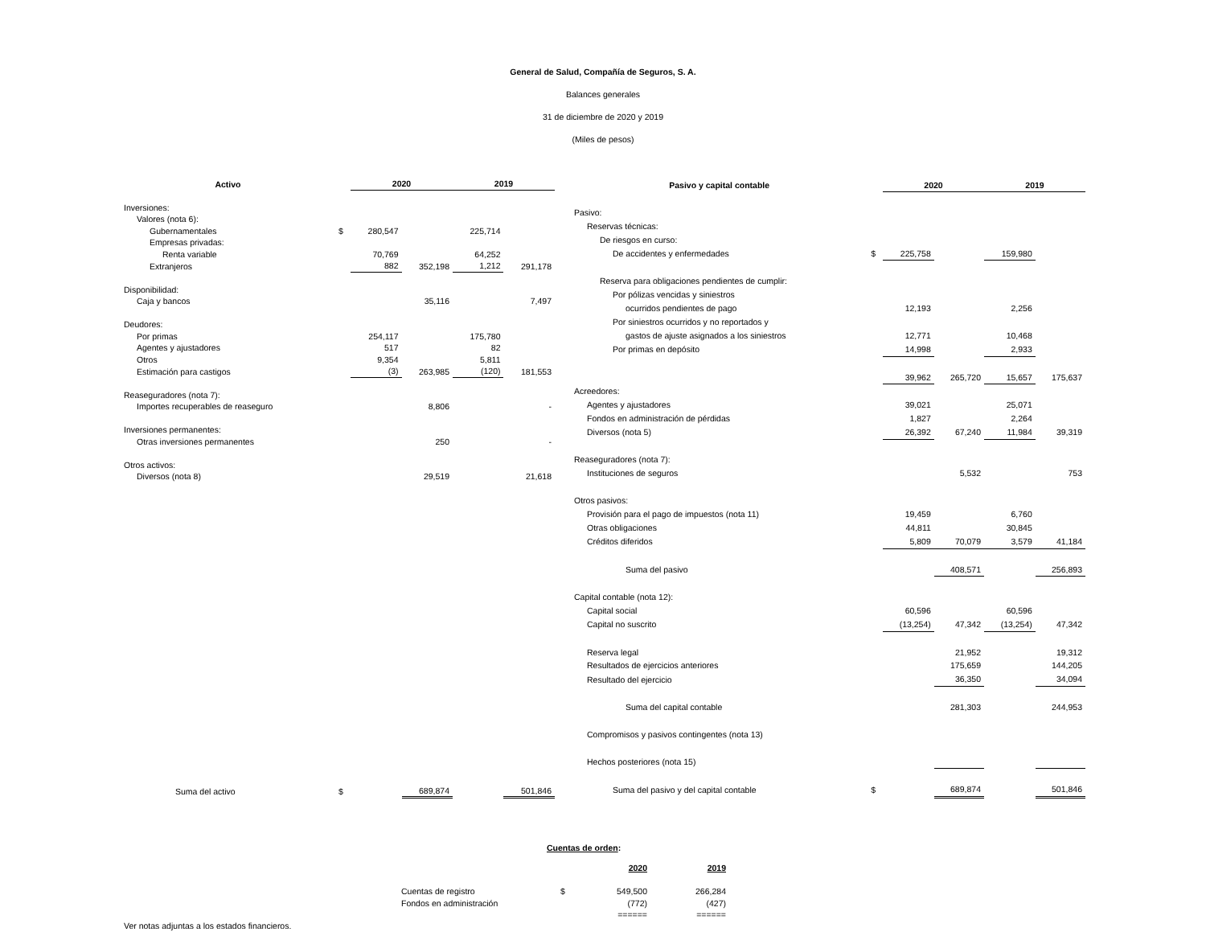General de Salud, Compañía de Seguros, S. A.
Balances generales
31 de diciembre de 2020 y 2019
(Miles de pesos)
| Activo | | 2020 | | 2019 | |
| --- | --- | --- | --- | --- | --- |
| Inversiones: | | | | | |
| Valores (nota 6): | | | | | |
| Gubernamentales | $ | 280,547 | | 225,714 | |
| Empresas privadas: | | | | | |
| Renta variable | | 70,769 | | 64,252 | |
| Extranjeros | | 882 | 352,198 | 1,212 | 291,178 |
| Disponibilidad: | | | | | |
| Caja y bancos | | | 35,116 | | 7,497 |
| Deudores: | | | | | |
| Por primas | | 254,117 | | 175,780 | |
| Agentes y ajustadores | | 517 | | 82 | |
| Otros | | 9,354 | | 5,811 | |
| Estimación para castigos | | (3) | 263,985 | (120) | 181,553 |
| Reaseguradores (nota 7): | | | | | |
| Importes recuperables de reaseguro | | | 8,806 | | - |
| Inversiones permanentes: | | | | | |
| Otras inversiones permanentes | | | 250 | | - |
| Otros activos: | | | | | |
| Diversos (nota 8) | | | 29,519 | | 21,618 |
| Suma del activo | $ | | 689,874 | | 501,846 |
| Pasivo y capital contable | | 2020 | | 2019 | |
| --- | --- | --- | --- | --- | --- |
| Pasivo: | | | | | |
| Reservas técnicas: | | | | | |
| De riesgos en curso: | | | | | |
| De accidentes y enfermedades | $ | 225,758 | | 159,980 | |
| Reserva para obligaciones pendientes de cumplir: | | | | | |
| Por pólizas vencidas y siniestros | | | | | |
| ocurridos pendientes de pago | | 12,193 | | 2,256 | |
| Por siniestros ocurridos y no reportados y | | | | | |
| gastos de ajuste asignados a los siniestros | | 12,771 | | 10,468 | |
| Por primas en depósito | | 14,998 | | 2,933 | |
| | | 39,962 | 265,720 | 15,657 | 175,637 |
| Acreedores: | | | | | |
| Agentes y ajustadores | | 39,021 | | 25,071 | |
| Fondos en administración de pérdidas | | 1,827 | | 2,264 | |
| Diversos (nota 5) | | 26,392 | 67,240 | 11,984 | 39,319 |
| Reaseguradores (nota 7): | | | | | |
| Instituciones de seguros | | | 5,532 | | 753 |
| Otros pasivos: | | | | | |
| Provisión para el pago de impuestos (nota 11) | | 19,459 | | 6,760 | |
| Otras obligaciones | | 44,811 | | 30,845 | |
| Créditos diferidos | | 5,809 | 70,079 | 3,579 | 41,184 |
| Suma del pasivo | | | 408,571 | | 256,893 |
| Capital contable (nota 12): | | | | | |
| Capital social | | 60,596 | | 60,596 | |
| Capital no suscrito | | (13,254) | 47,342 | (13,254) | 47,342 |
| Reserva legal | | | 21,952 | | 19,312 |
| Resultados de ejercicios anteriores | | | 175,659 | | 144,205 |
| Resultado del ejercicio | | | 36,350 | | 34,094 |
| Suma del capital contable | | | 281,303 | | 244,953 |
| Compromisos y pasivos contingentes (nota 13) | | | | | |
| Hechos posteriores (nota 15) | | | | | |
| Suma del pasivo y del capital contable | $ | | 689,874 | | 501,846 |
Cuentas de orden:
| | | 2020 | 2019 |
| Cuentas de registro | $ | 549,500 | 266,284 |
| Fondos en administración | | (772) | (427) |
| | | ====== | ====== |
Ver notas adjuntas a los estados financieros.